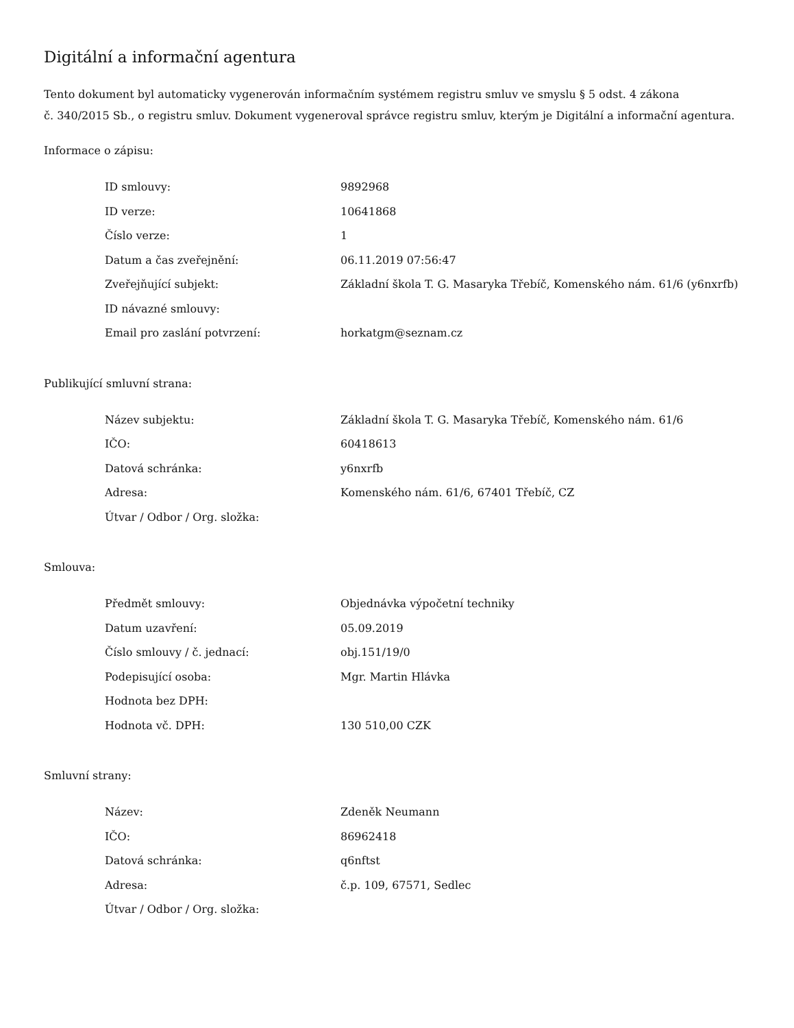Digitální a informační agentura
Tento dokument byl automaticky vygenerován informačním systémem registru smluv ve smyslu § 5 odst. 4 zákona
č. 340/2015 Sb., o registru smluv. Dokument vygeneroval správce registru smluv, kterým je Digitální a informační agentura.
Informace o zápisu:
| ID smlouvy: | 9892968 |
| ID verze: | 10641868 |
| Číslo verze: | 1 |
| Datum a čas zveřejnění: | 06.11.2019 07:56:47 |
| Zveřejňující subjekt: | Základní škola T. G. Masaryka Třebíč, Komenského nám. 61/6 (y6nxrfb) |
| ID návazné smlouvy: | |
| Email pro zaslání potvrzení: | horkatgm@seznam.cz |
Publikující smluvní strana:
| Název subjektu: | Základní škola T. G. Masaryka Třebíč, Komenského nám. 61/6 |
| IČO: | 60418613 |
| Datová schránka: | y6nxrfb |
| Adresa: | Komenského nám. 61/6, 67401 Třebíč, CZ |
| Útvar / Odbor / Org. složka: | |
Smlouva:
| Předmět smlouvy: | Objednávka výpočetní techniky |
| Datum uzavření: | 05.09.2019 |
| Číslo smlouvy / č. jednací: | obj.151/19/0 |
| Podepisující osoba: | Mgr. Martin Hlávka |
| Hodnota bez DPH: | |
| Hodnota vč. DPH: | 130 510,00 CZK |
Smluvní strany:
| Název: | Zdeněk Neumann |
| IČO: | 86962418 |
| Datová schránka: | q6nftst |
| Adresa: | č.p. 109, 67571, Sedlec |
| Útvar / Odbor / Org. složka: | |